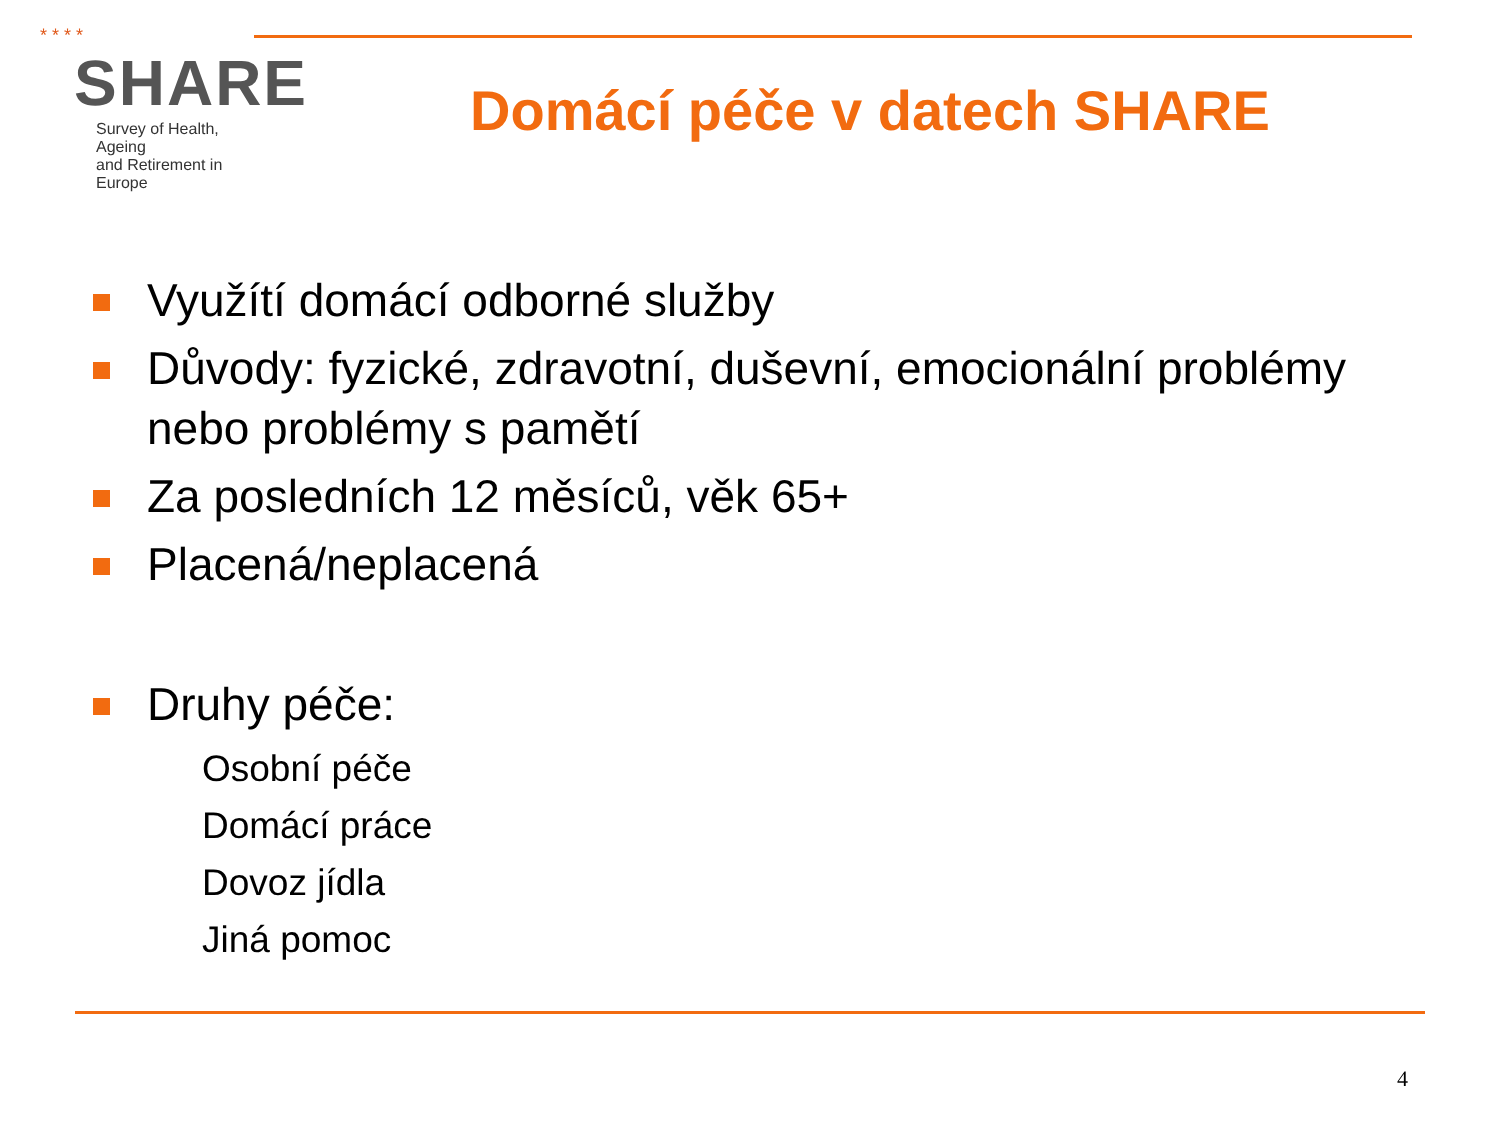* * * *
SHARE
Survey of Health, Ageing
and Retirement in Europe
Domácí péče v datech SHARE
Využítí domácí odborné služby
Důvody: fyzické, zdravotní, duševní, emocionální problémy nebo problémy s pamětí
Za posledních 12 měsíců, věk 65+
Placená/neplacená
Druhy péče:
Osobní péče
Domácí práce
Dovoz jídla
Jiná pomoc
4